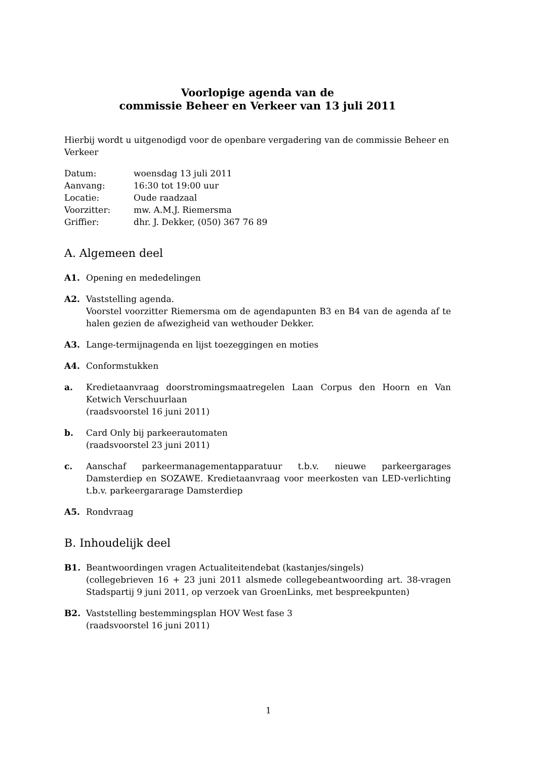Voorlopige agenda van de
commissie Beheer en Verkeer van 13 juli 2011
Hierbij wordt u uitgenodigd voor de openbare vergadering van de commissie Beheer en Verkeer
| Datum: | woensdag 13 juli 2011 |
| Aanvang: | 16:30 tot 19:00 uur |
| Locatie: | Oude raadzaal |
| Voorzitter: | mw. A.M.J. Riemersma |
| Griffier: | dhr. J. Dekker, (050) 367 76 89 |
A. Algemeen deel
A1. Opening en mededelingen
A2. Vaststelling agenda.
Voorstel voorzitter Riemersma om de agendapunten B3 en B4 van de agenda af te halen gezien de afwezigheid van wethouder Dekker.
A3. Lange-termijnagenda en lijst toezeggingen en moties
A4. Conformstukken
a. Kredietaanvraag doorstromingsmaatregelen Laan Corpus den Hoorn en Van Ketwich Verschuurlaan
(raadsvoorstel 16 juni 2011)
b. Card Only bij parkeerautomaten
(raadsvoorstel 23 juni 2011)
c. Aanschaf parkeermanagementapparatuur t.b.v. nieuwe parkeergarages Damsterdiep en SOZAWE. Kredietaanvraag voor meerkosten van LED-verlichting t.b.v. parkeergararage Damsterdiep
A5. Rondvraag
B. Inhoudelijk deel
B1. Beantwoordingen vragen Actualiteitendebat (kastanjes/singels)
(collegebrieven 16 + 23 juni 2011 alsmede collegebeantwoording art. 38-vragen Stadspartij 9 juni 2011, op verzoek van GroenLinks, met bespreekpunten)
B2. Vaststelling bestemmingsplan HOV West fase 3
(raadsvoorstel 16 juni 2011)
1